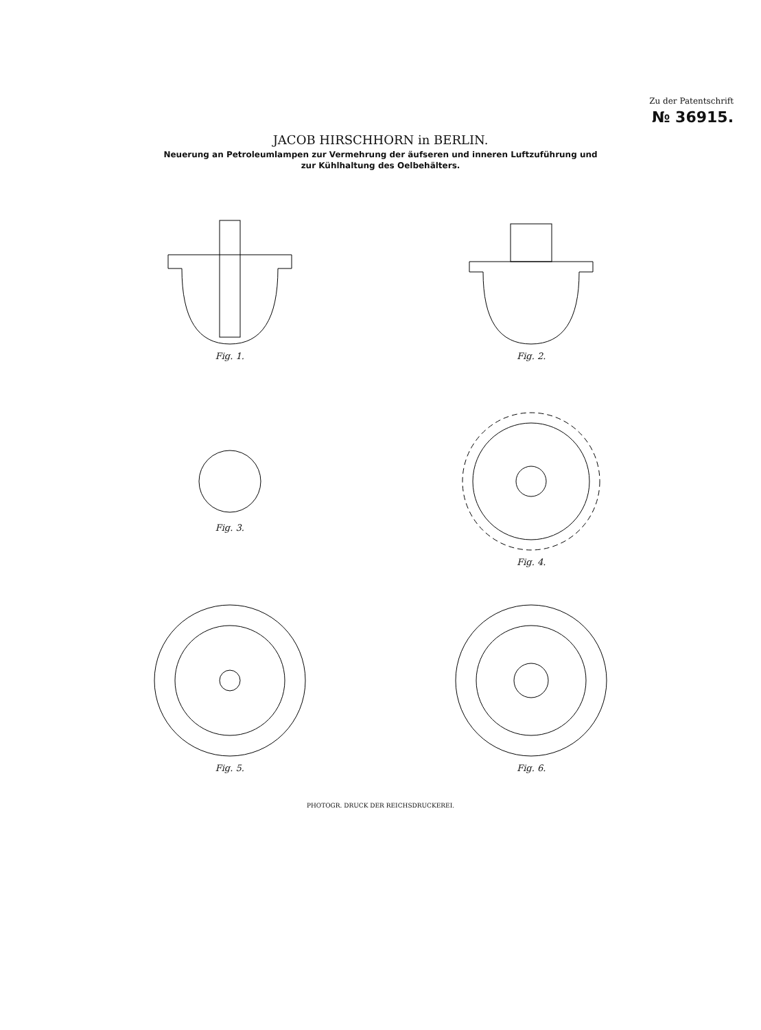Zu der Patentschrift
№ 36915.
JACOB HIRSCHHORN in BERLIN.
Neuerung an Petroleumlampen zur Vermehrung der äufseren und inneren Luftzuführung und
zur Kühlhaltung des Oelbehälters.
Fig. 1.
Fig. 2.
Fig. 3.
Fig. 4.
Fig. 5.
Fig. 6.
PHOTOGR. DRUCK DER REICHSDRUCKEREI.